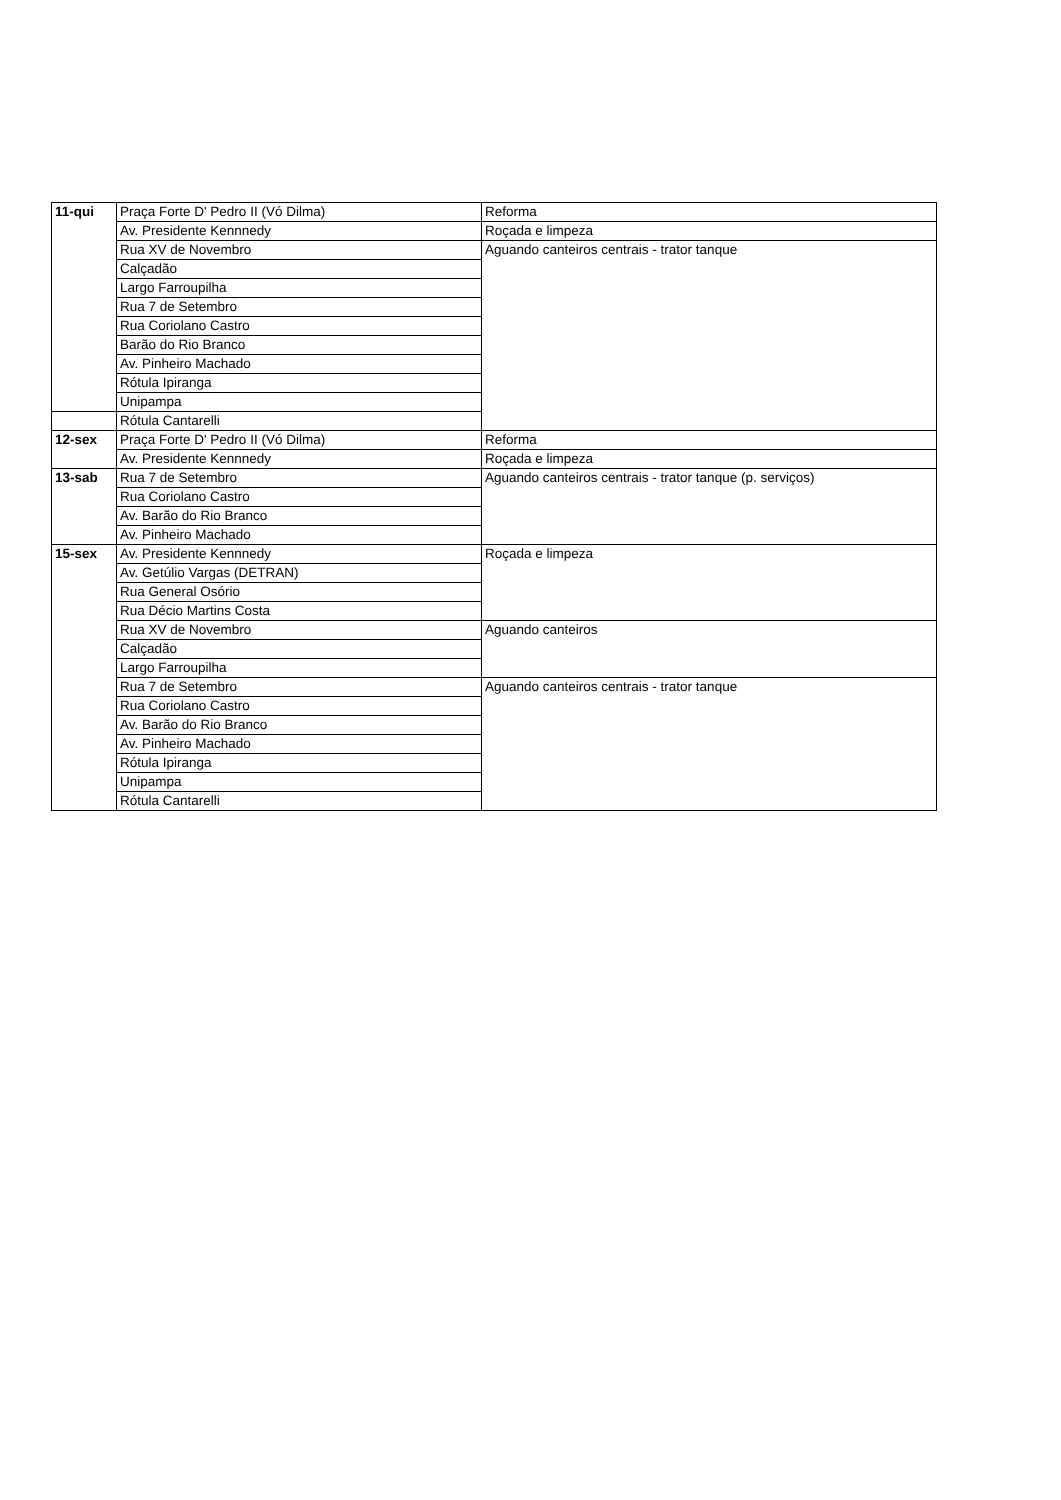| 11-qui | Praça Forte D' Pedro II (Vó Dilma) | Reforma |
| | Av. Presidente Kennnedy | Roçada e limpeza |
| | Rua XV de Novembro | Aguando canteiros centrais - trator tanque |
| | Calçadão | |
| | Largo Farroupilha | |
| | Rua 7 de Setembro | |
| | Rua Coriolano Castro | |
| | Barão do Rio Branco | |
| | Av. Pinheiro Machado | |
| | Rótula Ipiranga | |
| | Unipampa | |
| | Rótula Cantarelli | |
| 12-sex | Praça Forte D' Pedro II (Vó Dilma) | Reforma |
| | Av. Presidente Kennnedy | Roçada e limpeza |
| 13-sab | Rua 7 de Setembro | Aguando canteiros centrais - trator tanque (p. serviços) |
| | Rua Coriolano Castro | |
| | Av. Barão do Rio Branco | |
| | Av. Pinheiro Machado | |
| 15-sex | Av. Presidente Kennnedy | Roçada e limpeza |
| | Av. Getúlio Vargas (DETRAN) | |
| | Rua General Osório | |
| | Rua Décio Martins Costa | |
| | Rua XV de Novembro | Aguando canteiros |
| | Calçadão | |
| | Largo Farroupilha | |
| | Rua 7 de Setembro | Aguando canteiros centrais - trator tanque |
| | Rua Coriolano Castro | |
| | Av. Barão do Rio Branco | |
| | Av. Pinheiro Machado | |
| | Rótula Ipiranga | |
| | Unipampa | |
| | Rótula Cantarelli | |